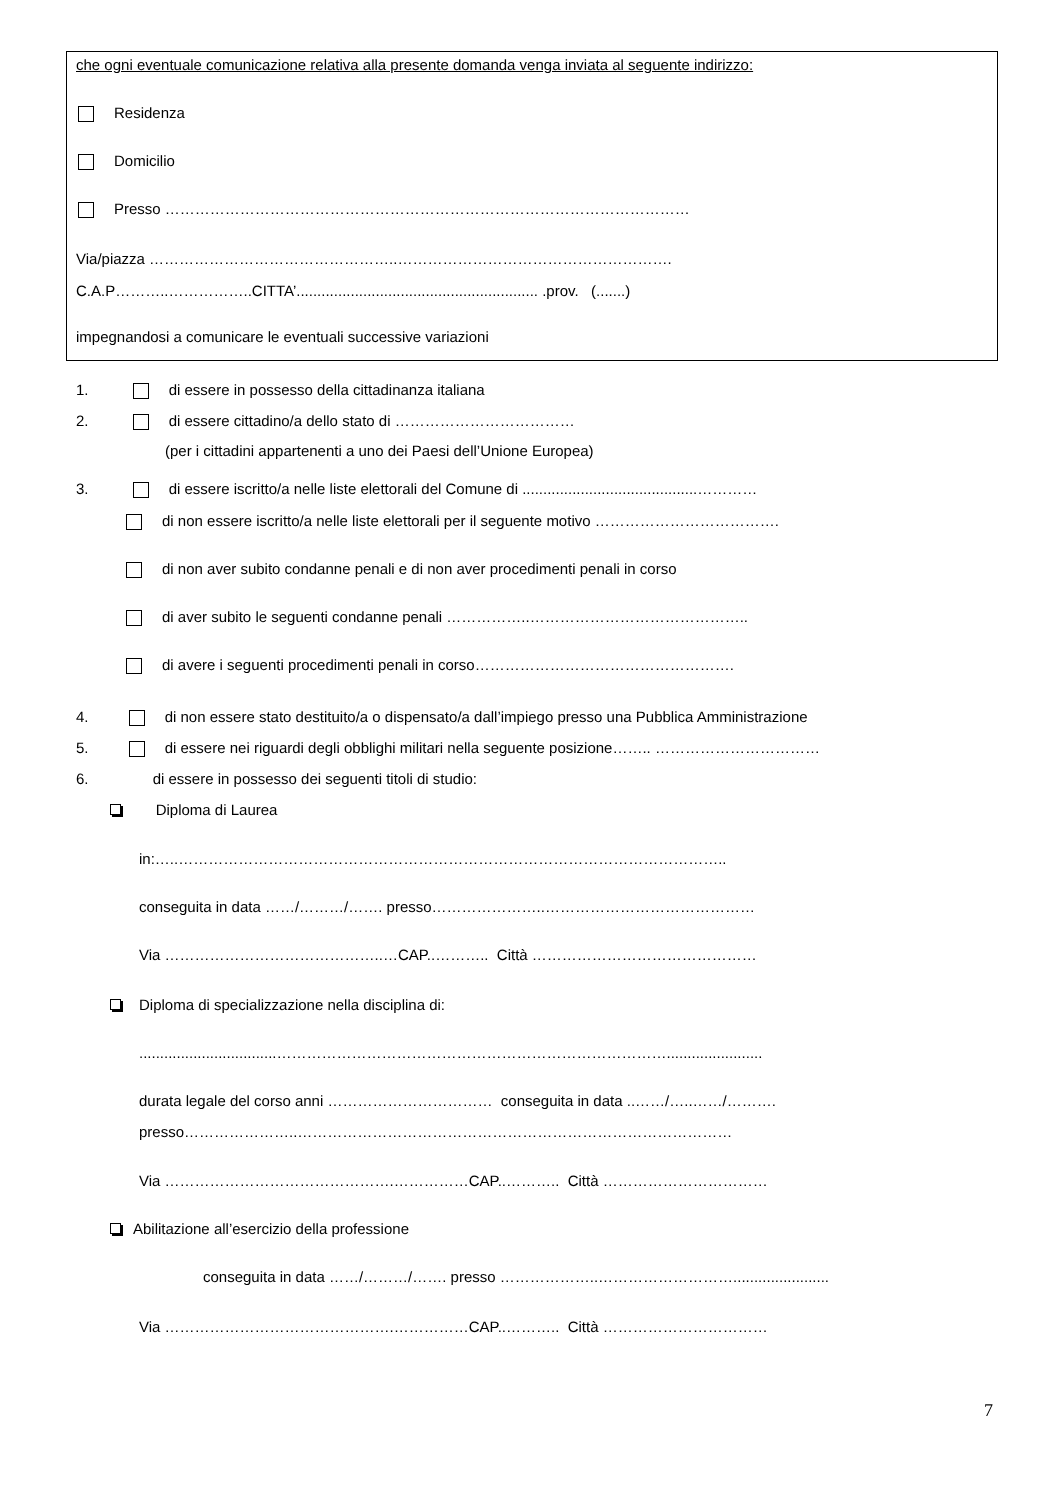che ogni eventuale comunicazione relativa alla presente domanda venga inviata al seguente indirizzo:
Residenza
Domicilio
Presso ……………………………………………………………………………………………
Via/piazza …………………………………………..……………………………………………….
C.A.P………..……………..CITTA’.......................................................... .prov. (.......)
impegnandosi a comunicare le eventuali successive variazioni
1. di essere in possesso della cittadinanza italiana
2. di essere cittadino/a dello stato di ………………………………
(per i cittadini appartenenti a uno dei Paesi dell’Unione Europea)
3. di essere iscritto/a nelle liste elettorali del Comune di ..........................................…………
di non essere iscritto/a nelle liste elettorali per il seguente motivo ……………………………….
di non aver subito condanne penali e di non aver procedimenti penali in corso
di aver subito le seguenti condanne penali ……………..……………………………………..
di avere i seguenti procedimenti penali in corso…………………………………………….
4. di non essere stato destituito/a o dispensato/a dall’impiego presso una Pubblica Amministrazione
5. di essere nei riguardi degli obblighi militari nella seguente posizione…….. ……………………………
6. di essere in possesso dei seguenti titoli di studio:
Diploma di Laurea
in:…..………………………………………………………………………………………………..
conseguita in data ……/………/……. presso…………………..……………………………………
Via ……………………………………..…CAP..……….. Città ………………………………………
Diploma di specializzazione nella disciplina di:
.................................…………………………………………………………………….......................
durata legale del corso anni …………………………… conseguita in data ..……/…..……/……….
presso…………………..……………………………………………………………………………
Via ……………………………………….……………CAP..……….. Città ……………………………
Abilitazione all’esercizio della professione
conseguita in data ……/………/……. presso ………………..……………………….......................
Via ……………………………………….……………CAP..……….. Città ……………………………
7